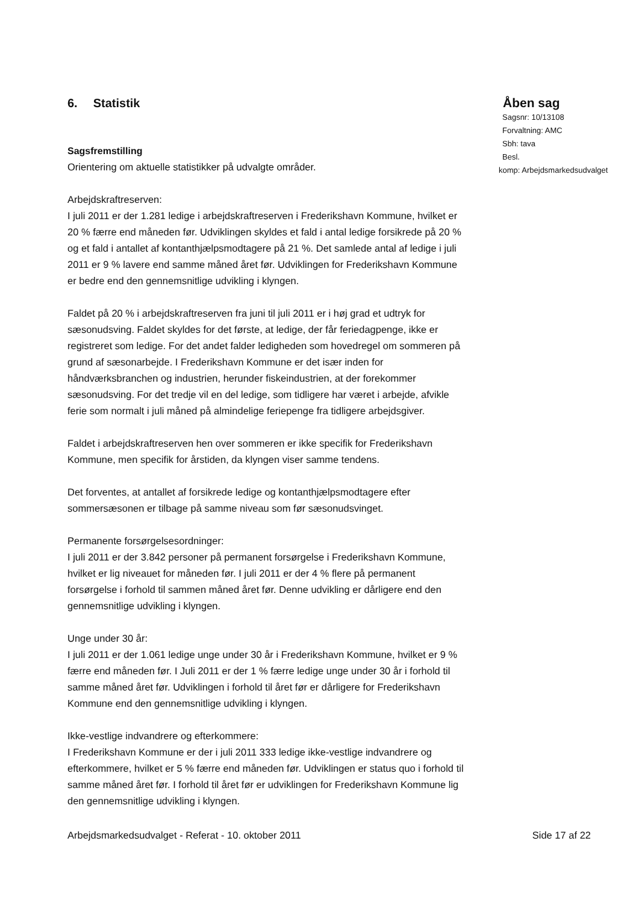6. Statistik
Sagsfremstilling
Orientering om aktuelle statistikker på udvalgte områder.
Arbejdskraftreserven:
I juli 2011 er der 1.281 ledige i arbejdskraftreserven i Frederikshavn Kommune, hvilket er 20 % færre end måneden før. Udviklingen skyldes et fald i antal ledige forsikrede på 20 % og et fald i antallet af kontanthjælpsmodtagere på 21 %. Det samlede antal af ledige i juli 2011 er 9 % lavere end samme måned året før. Udviklingen for Frederikshavn Kommune er bedre end den gennemsnitlige udvikling i klyngen.
Faldet på 20 % i arbejdskraftreserven fra juni til juli 2011 er i høj grad et udtryk for sæsonudsving. Faldet skyldes for det første, at ledige, der får feriedagpenge, ikke er registreret som ledige. For det andet falder ledigheden som hovedregel om sommeren på grund af sæsonarbejde. I Frederikshavn Kommune er det især inden for håndværksbranchen og industrien, herunder fiskeindustrien, at der forekommer sæsonudsving. For det tredje vil en del ledige, som tidligere har været i arbejde, afvikle ferie som normalt i juli måned på almindelige feriepenge fra tidligere arbejdsgiver.
Faldet i arbejdskraftreserven hen over sommeren er ikke specifik for Frederikshavn Kommune, men specifik for årstiden, da klyngen viser samme tendens.
Det forventes, at antallet af forsikrede ledige og kontanthjælpsmodtagere efter sommersæsonen er tilbage på samme niveau som før sæsonudsvinget.
Permanente forsørgelsesordninger:
I juli 2011 er der 3.842 personer på permanent forsørgelse i Frederikshavn Kommune, hvilket er lig niveauet for måneden før. I juli 2011 er der 4 % flere på permanent forsørgelse i forhold til sammen måned året før. Denne udvikling er dårligere end den gennemsnitlige udvikling i klyngen.
Unge under 30 år:
I juli 2011 er der 1.061 ledige unge under 30 år i Frederikshavn Kommune, hvilket er 9 % færre end måneden før. I Juli 2011 er der 1 % færre ledige unge under 30 år i forhold til samme måned året før. Udviklingen i forhold til året før er dårligere for Frederikshavn Kommune end den gennemsnitlige udvikling i klyngen.
Ikke-vestlige indvandrere og efterkommere:
I Frederikshavn Kommune er der i juli 2011 333 ledige ikke-vestlige indvandrere og efterkommere, hvilket er 5 % færre end måneden før. Udviklingen er status quo i forhold til samme måned året før. I forhold til året før er udviklingen for Frederikshavn Kommune lig den gennemsnitlige udvikling i klyngen.
Åben sag
Sagsnr: 10/13108
Forvaltning: AMC
Sbh: tava
Besl.
komp: Arbejdsmarkedsudvalget
Arbejdsmarkedsudvalget - Referat - 10. oktober 2011 Side 17 af 22